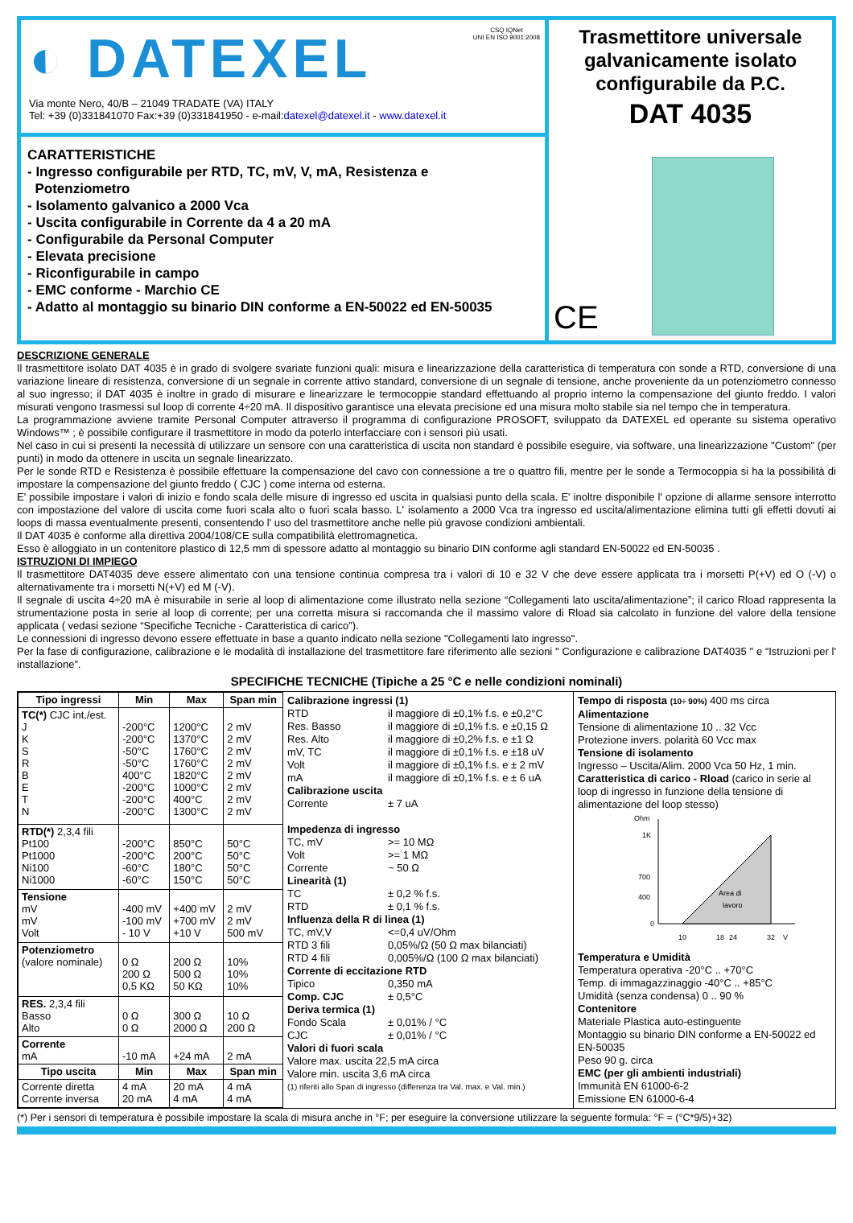◐ DATEXEL
CSQ IQNet
UNI EN ISO 9001:2008
Via monte Nero, 40/B – 21049 TRADATE (VA) ITALY
Tel: +39 (0)331841070 Fax:+39 (0)331841950 - e-mail:datexel@datexel.it - www.datexel.it
CARATTERISTICHE
- Ingresso configurabile per RTD, TC, mV, V, mA, Resistenza e
Potenziometro
- Isolamento galvanico a 2000 Vca
- Uscita configurabile in Corrente da 4 a 20 mA
- Configurabile da Personal Computer
- Elevata precisione
- Riconfigurabile in campo
- EMC conforme - Marchio CE
- Adatto al montaggio su binario DIN conforme a EN-50022 ed EN-50035
Trasmettitore universale galvanicamente isolato configurabile da P.C.
DAT 4035
CE
DESCRIZIONE GENERALE
Il trasmettitore isolato DAT 4035 è in grado di svolgere svariate funzioni quali: misura e linearizzazione della caratteristica di temperatura con sonde a RTD, conversione di una variazione lineare di resistenza, conversione di un segnale in corrente attivo standard, conversione di un segnale di tensione, anche proveniente da un potenziometro connesso al suo ingresso; il DAT 4035 è inoltre in grado di misurare e linearizzare le termocoppie standard effettuando al proprio interno la compensazione del giunto freddo. I valori misurati vengono trasmessi sul loop di corrente 4÷20 mA. Il dispositivo garantisce una elevata precisione ed una misura molto stabile sia nel tempo che in temperatura.
La programmazione avviene tramite Personal Computer attraverso il programma di configurazione PROSOFT, sviluppato da DATEXEL ed operante su sistema operativo Windows™ ; è possibile configurare il trasmettitore in modo da poterlo interfacciare con i sensori più usati.
Nel caso in cui si presenti la necessità di utilizzare un sensore con una caratteristica di uscita non standard è possibile eseguire, via software, una linearizzazione "Custom" (per punti) in modo da ottenere in uscita un segnale linearizzato.
Per le sonde RTD e Resistenza è possibile effettuare la compensazione del cavo con connessione a tre o quattro fili, mentre per le sonde a Termocoppia si ha la possibilità di impostare la compensazione del giunto freddo ( CJC ) come interna od esterna.
E' possibile impostare i valori di inizio e fondo scala delle misure di ingresso ed uscita in qualsiasi punto della scala. E' inoltre disponibile l' opzione di allarme sensore interrotto con impostazione del valore di uscita come fuori scala alto o fuori scala basso. L' isolamento a 2000 Vca tra ingresso ed uscita/alimentazione elimina tutti gli effetti dovuti ai loops di massa eventualmente presenti, consentendo l' uso del trasmettitore anche nelle più gravose condizioni ambientali.
Il DAT 4035 è conforme alla direttiva 2004/108/CE sulla compatibilità elettromagnetica.
Esso è alloggiato in un contenitore plastico di 12,5 mm di spessore adatto al montaggio su binario DIN conforme agli standard EN-50022 ed EN-50035 .
ISTRUZIONI DI IMPIEGO
Il trasmettitore DAT4035 deve essere alimentato con una tensione continua compresa tra i valori di 10 e 32 V che deve essere applicata tra i morsetti P(+V) ed O (-V) o alternativamente tra i morsetti N(+V) ed M (-V).
Il segnale di uscita 4÷20 mA è misurabile in serie al loop di alimentazione come illustrato nella sezione “Collegamenti lato uscita/alimentazione”; il carico Rload rappresenta la strumentazione posta in serie al loop di corrente; per una corretta misura si raccomanda che il massimo valore di Rload sia calcolato in funzione del valore della tensione applicata ( vedasi sezione “Specifiche Tecniche - Caratteristica di carico”).
Le connessioni di ingresso devono essere effettuate in base a quanto indicato nella sezione "Collegamenti lato ingresso".
Per la fase di configurazione, calibrazione e le modalità di installazione del trasmettitore fare riferimento alle sezioni " Configurazione e calibrazione DAT4035 " e “Istruzioni per l' installazione”.
SPECIFICHE TECNICHE (Tipiche a 25 °C e nelle condizioni nominali)
| Tipo ingressi | Min | Max | Span min |
| --- | --- | --- | --- |
| TC(*) CJC int./est. J K S R B E T N | -200°C -200°C -50°C -50°C 400°C -200°C -200°C -200°C | 1200°C 1370°C 1760°C 1760°C 1820°C 1000°C 400°C 1300°C | 2 mV 2 mV 2 mV 2 mV 2 mV 2 mV 2 mV 2 mV |
| RTD(*) 2,3,4 fili Pt100 Pt1000 Ni100 Ni1000 | -200°C -200°C -60°C -60°C | 850°C 200°C 180°C 150°C | 50°C 50°C 50°C 50°C |
| Tensione mV mV Volt | -400 mV -100 mV - 10 V | +400 mV +700 mV +10 V | 2 mV 2 mV 500 mV |
| Potenziometro (valore nominale) | 0 Ω 200 Ω 0,5 KΩ | 200 Ω 500 Ω 50 KΩ | 10% 10% 10% |
| RES. 2,3,4 fili Basso Alto | 0 Ω 0 Ω | 300 Ω 2000 Ω | 10 Ω 200 Ω |
| Corrente mA | -10 mA | +24 mA | 2 mA |
| Tipo uscita | Min | Max | Span min |
| Corrente diretta Corrente inversa | 4 mA 20 mA | 20 mA 4 mA | 4 mA 4 mA |
Calibrazione ingressi (1)
RTD il maggiore di ±0,1% f.s. e ±0,2°C
Res. Basso il maggiore di ±0,1% f.s. e ±0,15 Ω
Res. Alto il maggiore di ±0,2% f.s. e ±1 Ω
mV, TC il maggiore di ±0,1% f.s. e ±18 uV
Volt il maggiore di ±0,1% f.s. e ± 2 mV
mA il maggiore di ±0,1% f.s. e ± 6 uA
Calibrazione uscita
Corrente ± 7 uA
Impedenza di ingresso
TC, mV >= 10 MΩ
Volt >= 1 MΩ
Corrente ~ 50 Ω
Linearità (1)
TC ± 0,2 % f.s.
RTD ± 0,1 % f.s.
Influenza della R di linea (1)
TC, mV,V <=0,4 uV/Ohm
RTD 3 fili 0,05%/Ω (50 Ω max bilanciati)
RTD 4 fili 0,005%/Ω (100 Ω max bilanciati)
Corrente di eccitazione RTD
Tipico 0,350 mA
Comp. CJC ± 0,5°C
Deriva termica (1)
Fondo Scala ± 0,01% / °C
CJC ± 0,01% / °C
Valori di fuori scala
Valore max. uscita 22,5 mA circa
Valore min. uscita 3,6 mA circa
(1) riferiti allo Span di ingresso (differenza tra Val. max. e Val. min.)
Tempo di risposta (10÷ 90%) 400 ms circa
Alimentazione
Tensione di alimentazione 10 .. 32 Vcc
Protezione invers. polarità 60 Vcc max
Tensione di isolamento
Ingresso – Uscita/Alim. 2000 Vca 50 Hz, 1 min.
Caratteristica di carico - Rload (carico in serie al loop di ingresso in funzione della tensione di alimentazione del loop stesso)
Ohm
1K
700
400
0
10
18
24
32
V
Area di
lavoro
Temperatura e Umidità
Temperatura operativa -20°C .. +70°C
Temp. di immagazzinaggio -40°C .. +85°C
Umidità (senza condensa) 0 .. 90 %
Contenitore
Materiale Plastica auto-estinguente
Montaggio su binario DIN conforme a EN-50022 ed EN-50035
Peso 90 g. circa
EMC (per gli ambienti industriali)
Immunità EN 61000-6-2
Emissione EN 61000-6-4
(*) Per i sensori di temperatura è possibile impostare la scala di misura anche in °F; per eseguire la conversione utilizzare la seguente formula: °F = (°C*9/5)+32)